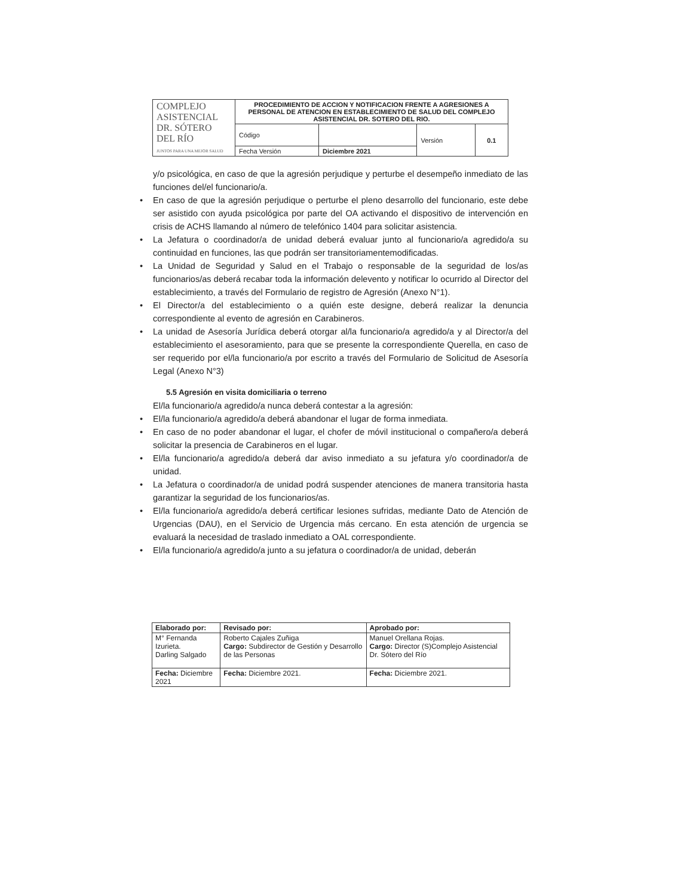| COMPLEJO ASISTENCIAL DR. SÓTERO DEL RÍO JUNTOS PARA UNA MEJOR SALUD | PROCEDIMIENTO DE ACCION Y NOTIFICACION FRENTE A AGRESIONES A PERSONAL DE ATENCION EN ESTABLECIMIENTO DE SALUD DEL COMPLEJO ASISTENCIAL DR. SOTERO DEL RIO. | | | |
| | Código | | Versión | 0.1 |
| | Fecha Versión | Diciembre 2021 | | |
y/o psicológica, en caso de que la agresión perjudique y perturbe el desempeño inmediato de las funciones del/el funcionario/a.
• En caso de que la agresión perjudique o perturbe el pleno desarrollo del funcionario, este debe ser asistido con ayuda psicológica por parte del OA activando el dispositivo de intervención en crisis de ACHS llamando al número de telefónico 1404 para solicitar asistencia.
• La Jefatura o coordinador/a de unidad deberá evaluar junto al funcionario/a agredido/a su continuidad en funciones, las que podrán ser transitoriamentemodificadas.
• La Unidad de Seguridad y Salud en el Trabajo o responsable de la seguridad de los/as funcionarios/as deberá recabar toda la información delevento y notificar lo ocurrido al Director del establecimiento, a través del Formulario de registro de Agresión (Anexo N°1).
• El Director/a del establecimiento o a quién este designe, deberá realizar la denuncia correspondiente al evento de agresión en Carabineros.
• La unidad de Asesoría Jurídica deberá otorgar al/la funcionario/a agredido/a y al Director/a del establecimiento el asesoramiento, para que se presente la correspondiente Querella, en caso de ser requerido por el/la funcionario/a por escrito a través del Formulario de Solicitud de Asesoría Legal (Anexo N°3)
5.5 Agresión en visita domiciliaria o terreno
El/la funcionario/a agredido/a nunca deberá contestar a la agresión:
• El/la funcionario/a agredido/a deberá abandonar el lugar de forma inmediata.
• En caso de no poder abandonar el lugar, el chofer de móvil institucional o compañero/a deberá solicitar la presencia de Carabineros en el lugar.
• El/la funcionario/a agredido/a deberá dar aviso inmediato a su jefatura y/o coordinador/a de unidad.
• La Jefatura o coordinador/a de unidad podrá suspender atenciones de manera transitoria hasta garantizar la seguridad de los funcionarios/as.
• El/la funcionario/a agredido/a deberá certificar lesiones sufridas, mediante Dato de Atención de Urgencias (DAU), en el Servicio de Urgencia más cercano. En esta atención de urgencia se evaluará la necesidad de traslado inmediato a OAL correspondiente.
• El/la funcionario/a agredido/a junto a su jefatura o coordinador/a de unidad, deberán
| Elaborado por: | Revisado por: | Aprobado por: |
| M° Fernanda Izurieta. Darling Salgado | Roberto Cajales Zuñiga Cargo: Subdirector de Gestión y Desarrollo de las Personas | Manuel Orellana Rojas. Cargo: Director (S)Complejo Asistencial Dr. Sótero del Río |
| Fecha: Diciembre 2021 | Fecha: Diciembre 2021. | Fecha: Diciembre 2021. |